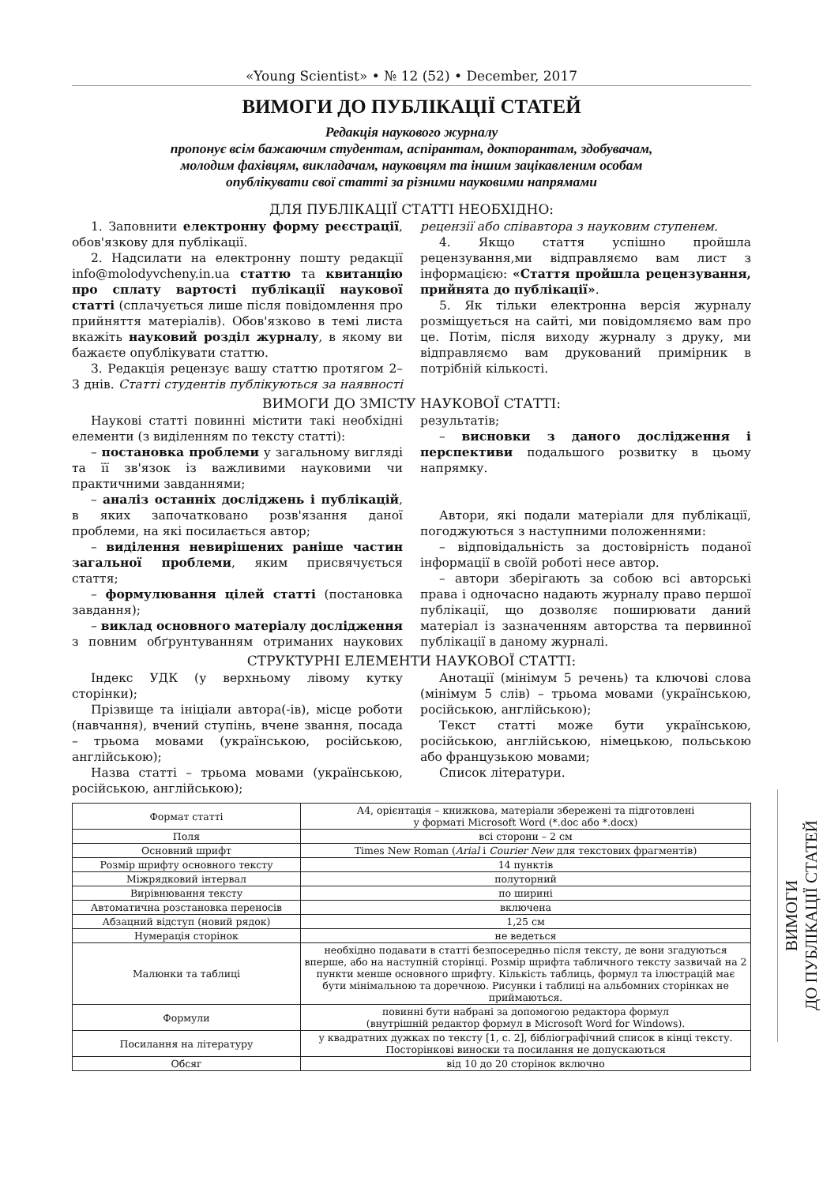«Young Scientist» • № 12 (52) • December, 2017
ВИМОГИ ДО ПУБЛІКАЦІЇ СТАТЕЙ
Редакція наукового журналу
пропонує всім бажаючим студентам, аспірантам, докторантам, здобувачам,
молодим фахівцям, викладачам, науковцям та іншим зацікавленим особам
опублікувати свої статті за різними науковими напрямами
ДЛЯ ПУБЛІКАЦІЇ СТАТТІ НЕОБХІДНО:
1. Заповнити електронну форму реєстрації, обов'язкову для публікації.
2. Надсилати на електронну пошту редакції info@molodyvcheny.in.ua статтю та квитанцію про сплату вартості публікації наукової статті (сплачується лише після повідомлення про прийняття матеріалів). Обов'язково в темі листа вкажіть науковий розділ журналу, в якому ви бажаєте опублікувати статтю.
3. Редакція рецензує вашу статтю протягом 2–3 днів. Статті студентів публікуються за наявності рецензії або співавтора з науковим ступенем.
4. Якщо стаття успішно пройшла рецензування,ми відправляємо вам лист з інформацією: «Стаття пройшла рецензування, прийнята до публікації».
5. Як тільки електронна версія журналу розміщується на сайті, ми повідомляємо вам про це. Потім, після виходу журналу з друку, ми відправляємо вам друкований примірник в потрібній кількості.
ВИМОГИ ДО ЗМІСТУ НАУКОВОЇ СТАТТІ:
Наукові статті повинні містити такі необхідні елементи (з виділенням по тексту статті):
– постановка проблеми у загальному вигляді та її зв'язок із важливими науковими чи практичними завданнями;
– аналіз останніх досліджень і публікацій, в яких започатковано розв'язання даної проблеми, на які посилається автор;
– виділення невирішених раніше частин загальної проблеми, яким присвячується стаття;
– формулювання цілей статті (постановка завдання);
– виклад основного матеріалу дослідження з повним обґрунтуванням отриманих наукових результатів;
– висновки з даного дослідження і перспективи подальшого розвитку в цьому напрямку.
Автори, які подали матеріали для публікації, погоджуються з наступними положеннями:
– відповідальність за достовірність поданої інформації в своїй роботі несе автор.
– автори зберігають за собою всі авторські права і одночасно надають журналу право першої публікації, що дозволяє поширювати даний матеріал із зазначенням авторства та первинної публікації в даному журналі.
СТРУКТУРНІ ЕЛЕМЕНТИ НАУКОВОЇ СТАТТІ:
Індекс УДК (у верхньому лівому кутку сторінки);
Прізвище та ініціали автора(-ів), місце роботи (навчання), вчений ступінь, вчене звання, посада – трьома мовами (українською, російською, англійською);
Назва статті – трьома мовами (українською, російською, англійською);
Анотації (мінімум 5 речень) та ключові слова (мінімум 5 слів) – трьома мовами (українською, російською, англійською);
Текст статті може бути українською, російською, англійською, німецькою, польською або французькою мовами;
Список літератури.
| Формат статті | А4, орієнтація – книжкова, матеріали збережені та підготовлені у форматі Microsoft Word (*.doc або *.docx) |
| Поля | всі сторони – 2 см |
| Основний шрифт | Times New Roman ( Arial і Courier New для текстових фрагментів) |
| Розмір шрифту основного тексту | 14 пунктів |
| Міжрядковий інтервал | полуторний |
| Вирівнювання тексту | по ширині |
| Автоматична розстановка переносів | включена |
| Абзацний відступ (новий рядок) | 1,25 см |
| Нумерація сторінок | не ведеться |
| Малюнки та таблиці | необхідно подавати в статті безпосередньо після тексту, де вони згадуються вперше, або на наступній сторінці. Розмір шрифта табличного тексту зазвичай на 2 пункти менше основного шрифту. Кількість таблиць, формул та ілюстрацій має бути мінімальною та доречною. Рисунки і таблиці на альбомних сторінках не приймаються. |
| Формули | повинні бути набрані за допомогою редактора формул (внутрішній редактор формул в Microsoft Word for Windows). |
| Посилання на літературу | у квадратних дужках по тексту [1, с. 2], бібліографічний список в кінці тексту. Посторінкові виноски та посилання не допускаються |
| Обсяг | від 10 до 20 сторінок включно |
ВИМОГИ
ДО ПУБЛІКАЦІЇ СТАТЕЙ